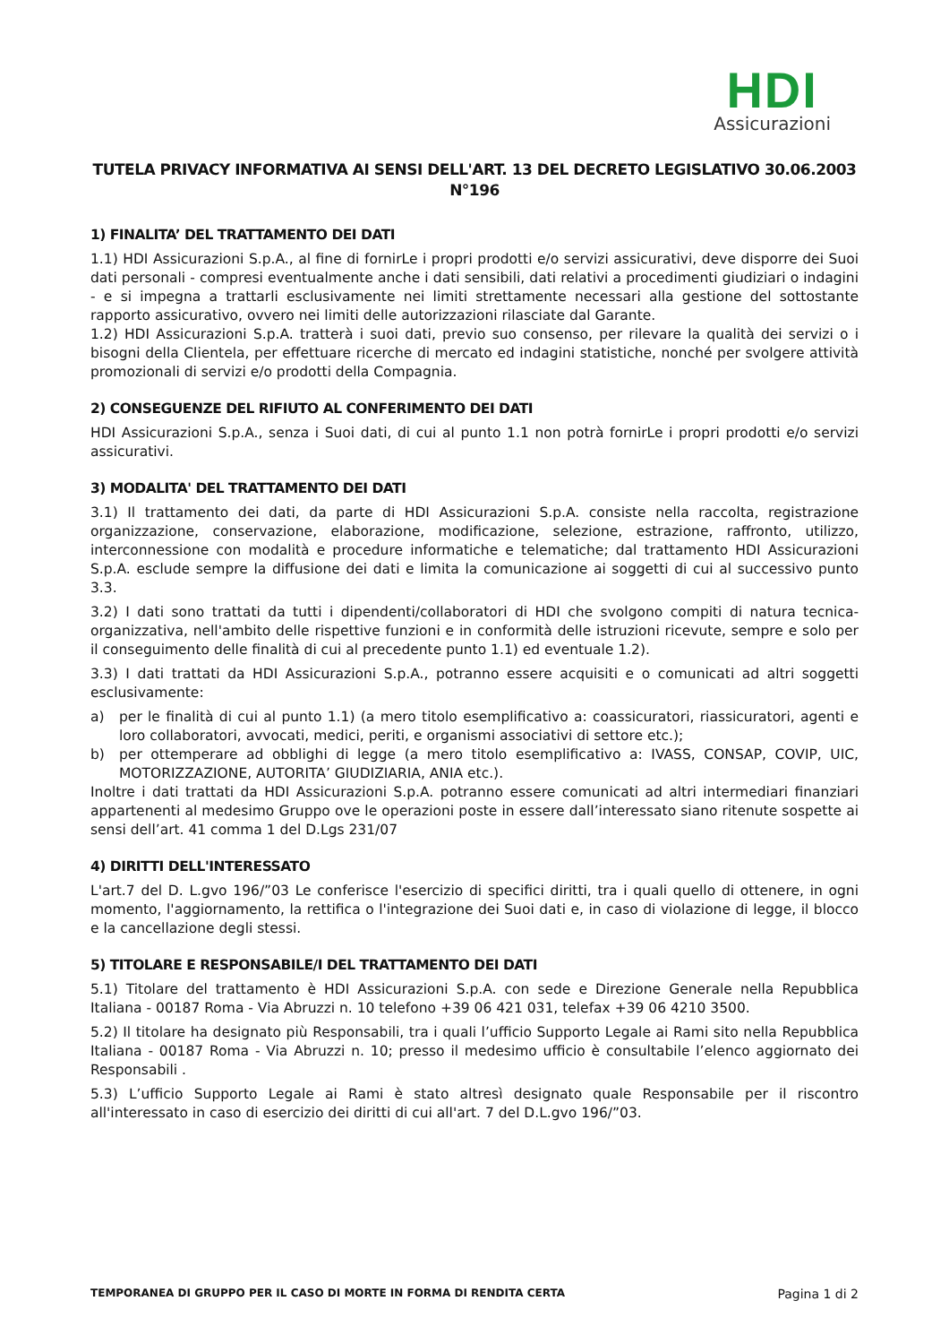HDI
Assicurazioni
TUTELA PRIVACY INFORMATIVA AI SENSI DELL'ART. 13 DEL DECRETO LEGISLATIVO 30.06.2003
N°196
1) FINALITA’ DEL TRATTAMENTO DEI DATI
1.1) HDI Assicurazioni S.p.A., al fine di fornirLe i propri prodotti e/o servizi assicurativi, deve disporre dei Suoi dati personali - compresi eventualmente anche i dati sensibili, dati relativi a procedimenti giudiziari o indagini - e si impegna a trattarli esclusivamente nei limiti strettamente necessari alla gestione del sottostante rapporto assicurativo, ovvero nei limiti delle autorizzazioni rilasciate dal Garante.
1.2) HDI Assicurazioni S.p.A. tratterà i suoi dati, previo suo consenso, per rilevare la qualità dei servizi o i bisogni della Clientela, per effettuare ricerche di mercato ed indagini statistiche, nonché per svolgere attività promozionali di servizi e/o prodotti della Compagnia.
2) CONSEGUENZE DEL RIFIUTO AL CONFERIMENTO DEI DATI
HDI Assicurazioni S.p.A., senza i Suoi dati, di cui al punto 1.1 non potrà fornirLe i propri prodotti e/o servizi assicurativi.
3) MODALITA' DEL TRATTAMENTO DEI DATI
3.1) Il trattamento dei dati, da parte di HDI Assicurazioni S.p.A. consiste nella raccolta, registrazione organizzazione, conservazione, elaborazione, modificazione, selezione, estrazione, raffronto, utilizzo, interconnessione con modalità e procedure informatiche e telematiche; dal trattamento HDI Assicurazioni S.p.A. esclude sempre la diffusione dei dati e limita la comunicazione ai soggetti di cui al successivo punto 3.3.
3.2) I dati sono trattati da tutti i dipendenti/collaboratori di HDI che svolgono compiti di natura tecnica-organizzativa, nell'ambito delle rispettive funzioni e in conformità delle istruzioni ricevute, sempre e solo per il conseguimento delle finalità di cui al precedente punto 1.1) ed eventuale 1.2).
3.3) I dati trattati da HDI Assicurazioni S.p.A., potranno essere acquisiti e o comunicati ad altri soggetti esclusivamente:
a) per le finalità di cui al punto 1.1) (a mero titolo esemplificativo a: coassicuratori, riassicuratori, agenti e loro collaboratori, avvocati, medici, periti, e organismi associativi di settore etc.);
b) per ottemperare ad obblighi di legge (a mero titolo esemplificativo a: IVASS, CONSAP, COVIP, UIC, MOTORIZZAZIONE, AUTORITA’ GIUDIZIARIA, ANIA etc.).
Inoltre i dati trattati da HDI Assicurazioni S.p.A. potranno essere comunicati ad altri intermediari finanziari appartenenti al medesimo Gruppo ove le operazioni poste in essere dall’interessato siano ritenute sospette ai sensi dell’art. 41 comma 1 del D.Lgs 231/07
4) DIRITTI DELL'INTERESSATO
L'art.7 del D. L.gvo 196/”03 Le conferisce l'esercizio di specifici diritti, tra i quali quello di ottenere, in ogni momento, l'aggiornamento, la rettifica o l'integrazione dei Suoi dati e, in caso di violazione di legge, il blocco e la cancellazione degli stessi.
5) TITOLARE E RESPONSABILE/I DEL TRATTAMENTO DEI DATI
5.1) Titolare del trattamento è HDI Assicurazioni S.p.A. con sede e Direzione Generale nella Repubblica Italiana - 00187 Roma - Via Abruzzi n. 10 telefono +39 06 421 031, telefax +39 06 4210 3500.
5.2) Il titolare ha designato più Responsabili, tra i quali l’ufficio Supporto Legale ai Rami sito nella Repubblica Italiana - 00187 Roma - Via Abruzzi n. 10; presso il medesimo ufficio è consultabile l’elenco aggiornato dei Responsabili .
5.3) L’ufficio Supporto Legale ai Rami è stato altresì designato quale Responsabile per il riscontro all'interessato in caso di esercizio dei diritti di cui all'art. 7 del D.L.gvo 196/”03.
TEMPORANEA DI GRUPPO PER IL CASO DI MORTE IN FORMA DI RENDITA CERTA Pagina 1 di 2